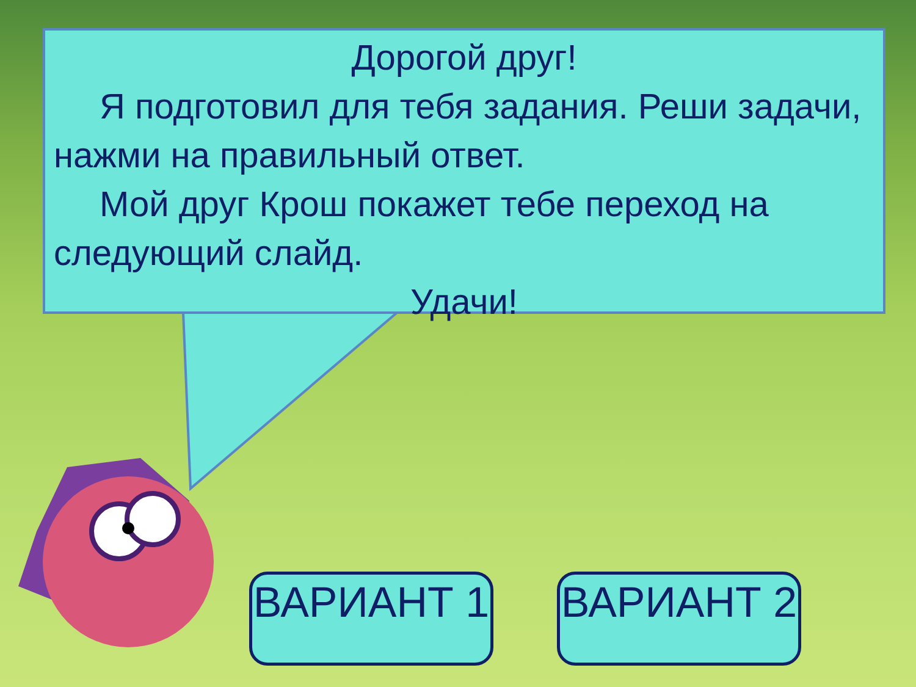Дорогой друг!
Я подготовил для тебя задания. Реши задачи, нажми на правильный ответ.
Мой друг Крош покажет тебе переход на следующий слайд.
Удачи!
ВАРИАНТ 1 ВАРИАНТ 2